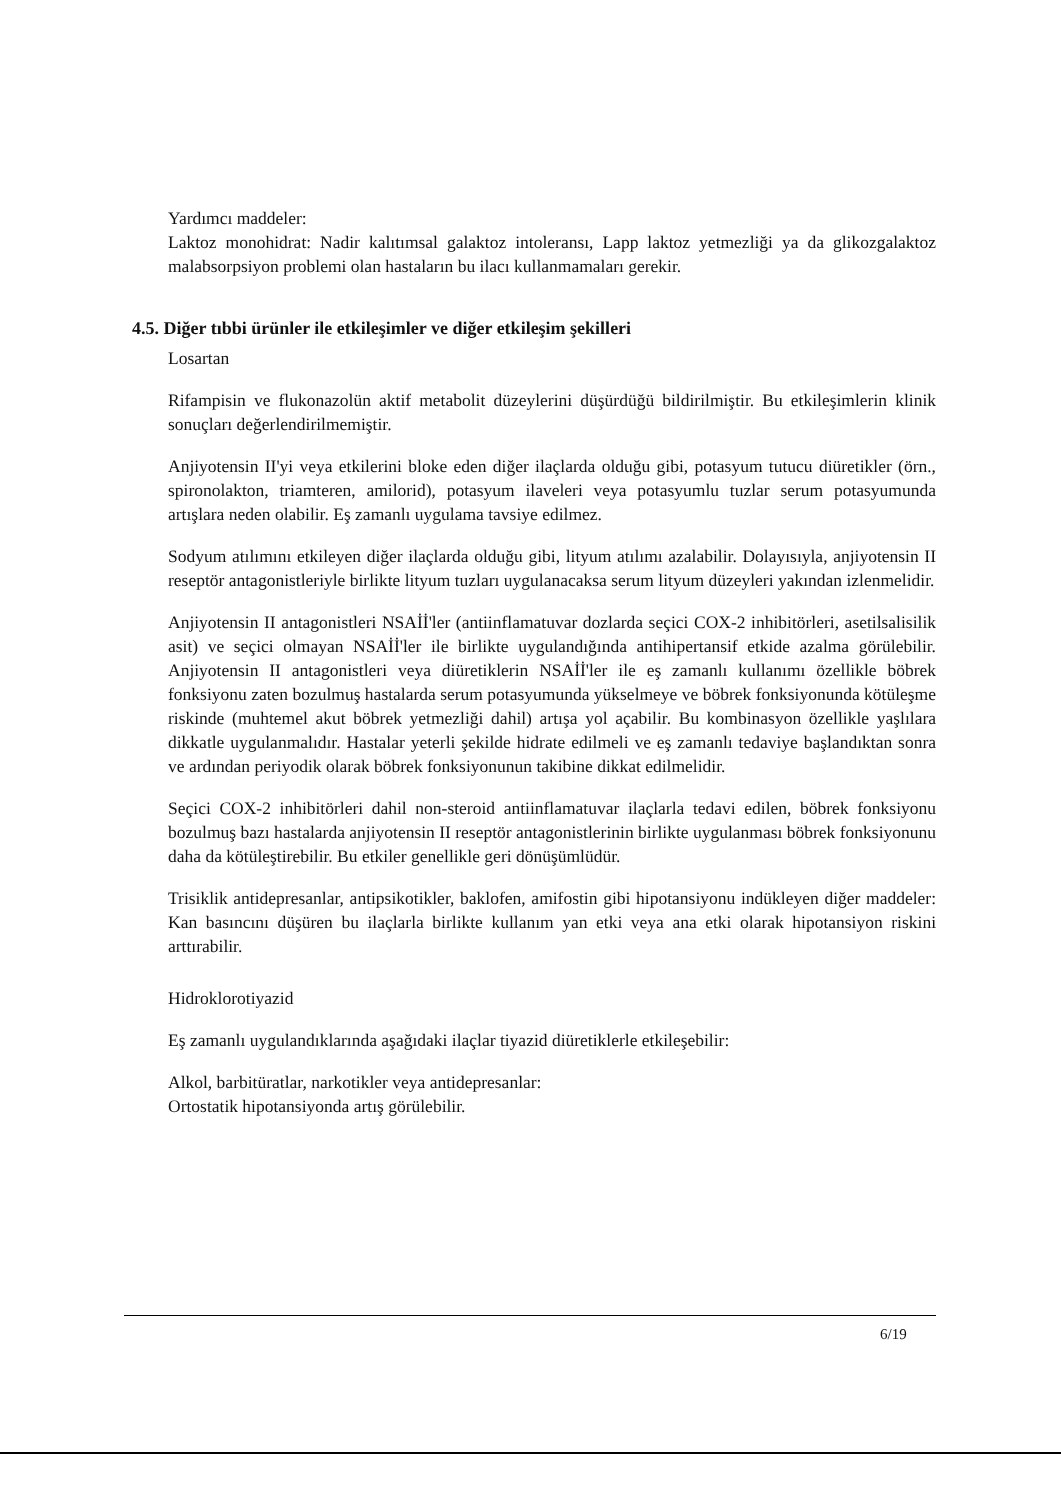Yardımcı maddeler:
Laktoz monohidrat: Nadir kalıtımsal galaktoz intoleransı, Lapp laktoz yetmezliği ya da glikozgalaktoz malabsorpsiyon problemi olan hastaların bu ilacı kullanmamaları gerekir.
4.5. Diğer tıbbi ürünler ile etkileşimler ve diğer etkileşim şekilleri
Losartan
Rifampisin ve flukonazolün aktif metabolit düzeylerini düşürdüğü bildirilmiştir. Bu etkileşimlerin klinik sonuçları değerlendirilmemiştir.
Anjiyotensin II'yi veya etkilerini bloke eden diğer ilaçlarda olduğu gibi, potasyum tutucu diüretikler (örn., spironolakton, triamteren, amilorid), potasyum ilaveleri veya potasyumlu tuzlar serum potasyumunda artışlara neden olabilir. Eş zamanlı uygulama tavsiye edilmez.
Sodyum atılımını etkileyen diğer ilaçlarda olduğu gibi, lityum atılımı azalabilir. Dolayısıyla, anjiyotensin II reseptör antagonistleriyle birlikte lityum tuzları uygulanacaksa serum lityum düzeyleri yakından izlenmelidir.
Anjiyotensin II antagonistleri NSAİİ'ler (antiinflamatuvar dozlarda seçici COX-2 inhibitörleri, asetilsalisilik asit) ve seçici olmayan NSAİİ'ler ile birlikte uygulandığında antihipertansif etkide azalma görülebilir. Anjiyotensin II antagonistleri veya diüretiklerin NSAİİ'ler ile eş zamanlı kullanımı özellikle böbrek fonksiyonu zaten bozulmuş hastalarda serum potasyumunda yükselmeye ve böbrek fonksiyonunda kötüleşme riskinde (muhtemel akut böbrek yetmezliği dahil) artışa yol açabilir. Bu kombinasyon özellikle yaşlılara dikkatle uygulanmalıdır. Hastalar yeterli şekilde hidrate edilmeli ve eş zamanlı tedaviye başlandıktan sonra ve ardından periyodik olarak böbrek fonksiyonunun takibine dikkat edilmelidir.
Seçici COX-2 inhibitörleri dahil non-steroid antiinflamatuvar ilaçlarla tedavi edilen, böbrek fonksiyonu bozulmuş bazı hastalarda anjiyotensin II reseptör antagonistlerinin birlikte uygulanması böbrek fonksiyonunu daha da kötüleştirebilir. Bu etkiler genellikle geri dönüşümlüdür.
Trisiklik antidepresanlar, antipsikotikler, baklofen, amifostin gibi hipotansiyonu indükleyen diğer maddeler: Kan basıncını düşüren bu ilaçlarla birlikte kullanım yan etki veya ana etki olarak hipotansiyon riskini arttırabilir.
Hidroklorotiyazid
Eş zamanlı uygulandıklarında aşağıdaki ilaçlar tiyazid diüretiklerle etkileşebilir:
Alkol, barbitüratlar, narkotikler veya antidepresanlar:
Ortostatik hipotansiyonda artış görülebilir.
6/19